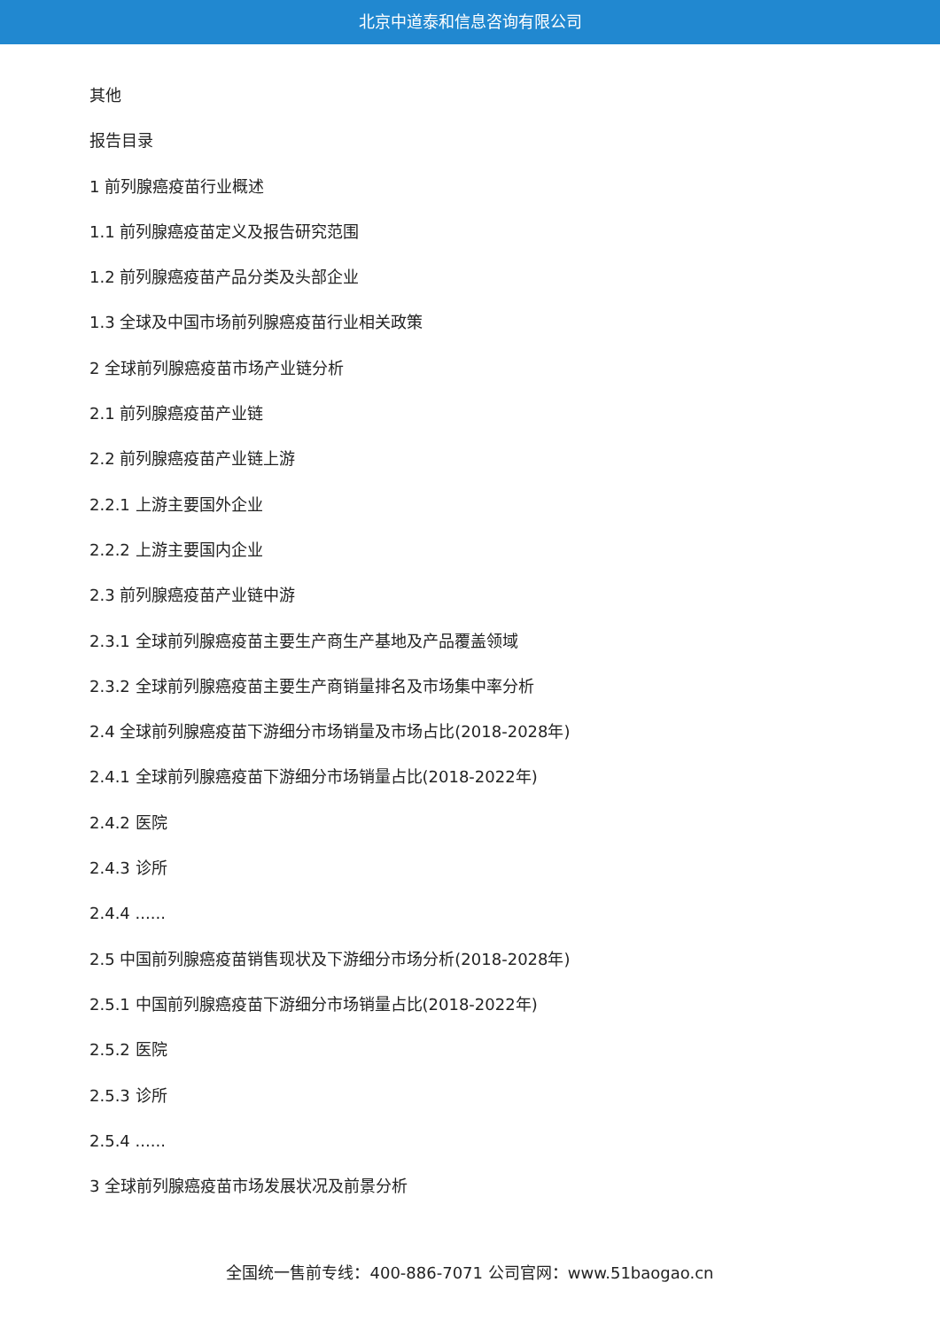北京中道泰和信息咨询有限公司
其他
报告目录
1 前列腺癌疫苗行业概述
1.1 前列腺癌疫苗定义及报告研究范围
1.2 前列腺癌疫苗产品分类及头部企业
1.3 全球及中国市场前列腺癌疫苗行业相关政策
2 全球前列腺癌疫苗市场产业链分析
2.1 前列腺癌疫苗产业链
2.2 前列腺癌疫苗产业链上游
2.2.1 上游主要国外企业
2.2.2 上游主要国内企业
2.3 前列腺癌疫苗产业链中游
2.3.1 全球前列腺癌疫苗主要生产商生产基地及产品覆盖领域
2.3.2 全球前列腺癌疫苗主要生产商销量排名及市场集中率分析
2.4 全球前列腺癌疫苗下游细分市场销量及市场占比(2018-2028年)
2.4.1 全球前列腺癌疫苗下游细分市场销量占比(2018-2022年)
2.4.2 医院
2.4.3 诊所
2.4.4 ......
2.5 中国前列腺癌疫苗销售现状及下游细分市场分析(2018-2028年)
2.5.1 中国前列腺癌疫苗下游细分市场销量占比(2018-2022年)
2.5.2 医院
2.5.3 诊所
2.5.4 ......
3 全球前列腺癌疫苗市场发展状况及前景分析
全国统一售前专线：400-886-7071 公司官网：www.51baogao.cn